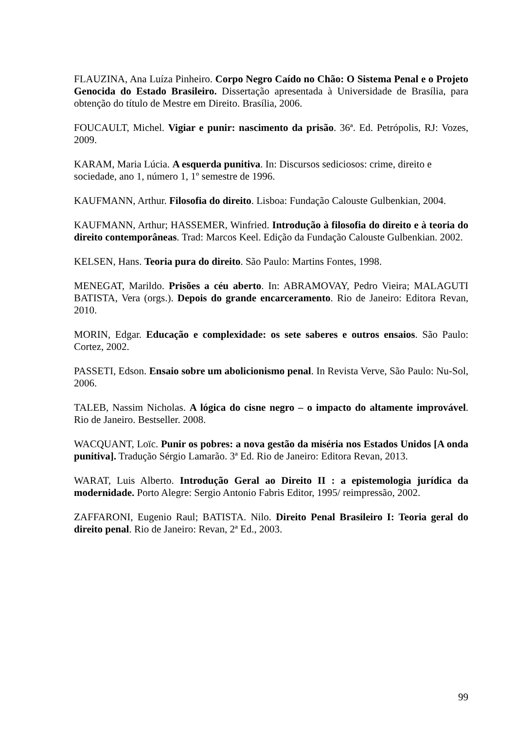FLAUZINA, Ana Luíza Pinheiro. Corpo Negro Caído no Chão: O Sistema Penal e o Projeto Genocida do Estado Brasileiro. Dissertação apresentada à Universidade de Brasília, para obtenção do título de Mestre em Direito. Brasília, 2006.
FOUCAULT, Michel. Vigiar e punir: nascimento da prisão. 36ª. Ed. Petrópolis, RJ: Vozes, 2009.
KARAM, Maria Lúcia. A esquerda punitiva. In: Discursos sediciosos: crime, direito e sociedade, ano 1, número 1, 1º semestre de 1996.
KAUFMANN, Arthur. Filosofia do direito. Lisboa: Fundação Calouste Gulbenkian, 2004.
KAUFMANN, Arthur; HASSEMER, Winfried. Introdução à filosofia do direito e à teoria do direito contemporâneas. Trad: Marcos Keel. Edição da Fundação Calouste Gulbenkian. 2002.
KELSEN, Hans. Teoria pura do direito. São Paulo: Martins Fontes, 1998.
MENEGAT, Marildo. Prisões a céu aberto. In: ABRAMOVAY, Pedro Vieira; MALAGUTI BATISTA, Vera (orgs.). Depois do grande encarceramento. Rio de Janeiro: Editora Revan, 2010.
MORIN, Edgar. Educação e complexidade: os sete saberes e outros ensaios. São Paulo: Cortez, 2002.
PASSETI, Edson. Ensaio sobre um abolicionismo penal. In Revista Verve, São Paulo: Nu-Sol, 2006.
TALEB, Nassim Nicholas. A lógica do cisne negro – o impacto do altamente improvável. Rio de Janeiro. Bestseller. 2008.
WACQUANT, Loïc. Punir os pobres: a nova gestão da miséria nos Estados Unidos [A onda punitiva]. Tradução Sérgio Lamarão. 3ª Ed. Rio de Janeiro: Editora Revan, 2013.
WARAT, Luis Alberto. Introdução Geral ao Direito II : a epistemologia jurídica da modernidade. Porto Alegre: Sergio Antonio Fabris Editor, 1995/ reimpressão, 2002.
ZAFFARONI, Eugenio Raul; BATISTA. Nilo. Direito Penal Brasileiro I: Teoria geral do direito penal. Rio de Janeiro: Revan, 2ª Ed., 2003.
99